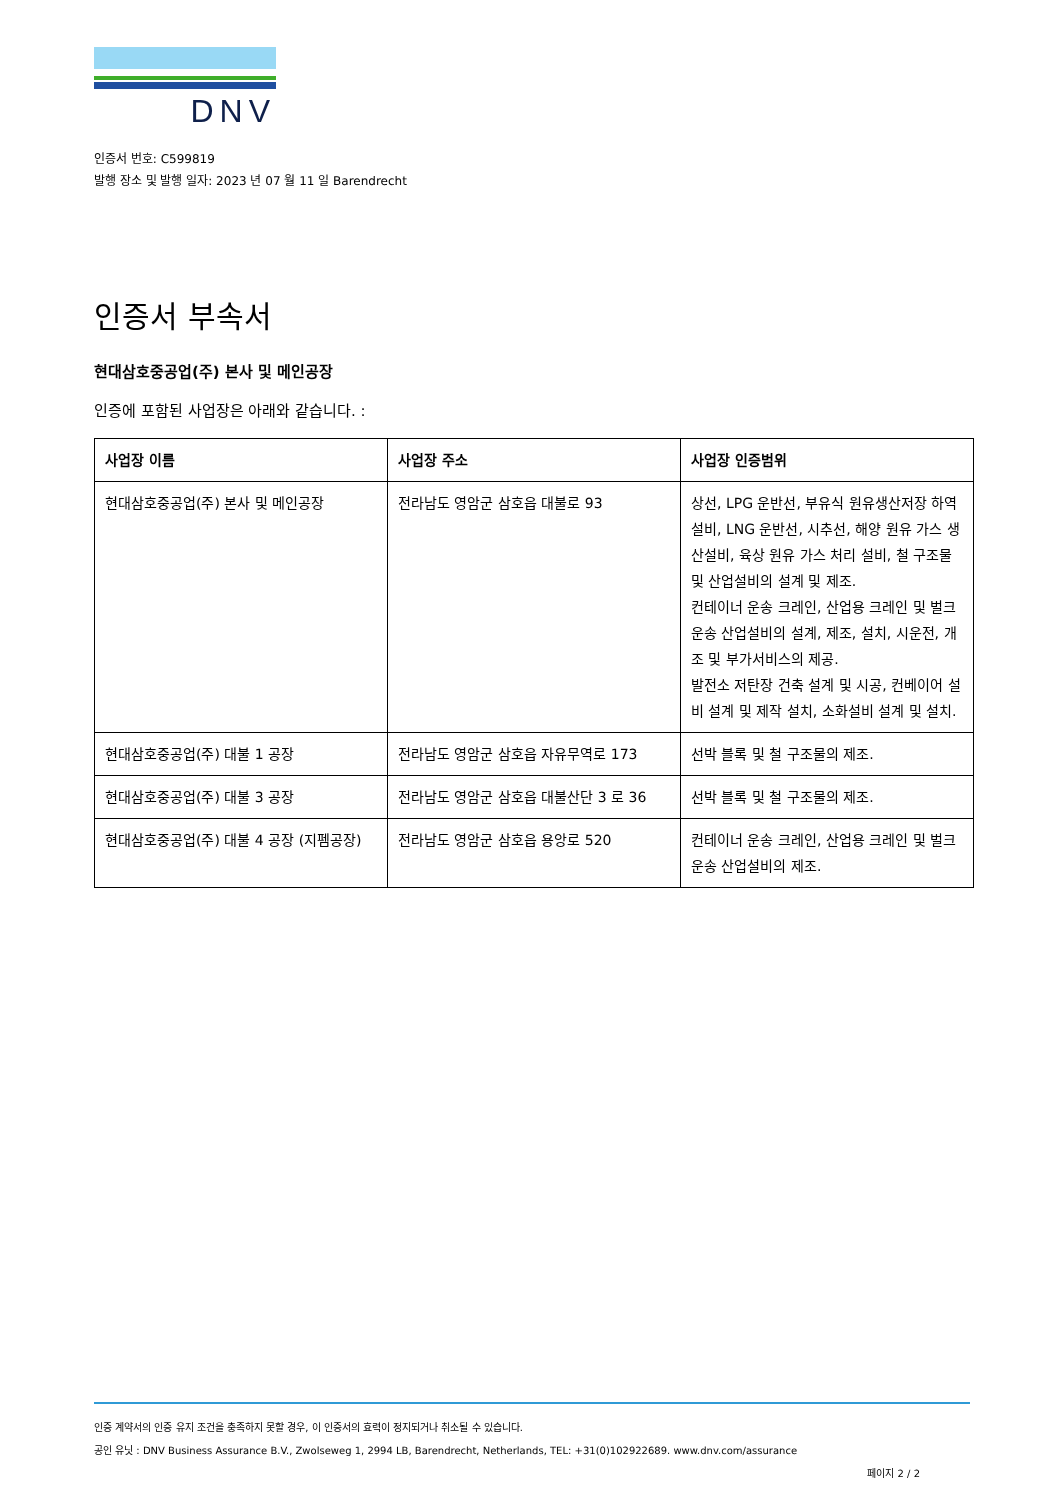DNV
인증서 번호: C599819
발행 장소 및 발행 일자: 2023 년 07 월 11 일 Barendrecht
인증서 부속서
현대삼호중공업(주) 본사 및 메인공장
인증에 포함된 사업장은 아래와 같습니다. :
| 사업장 이름 | 사업장 주소 | 사업장 인증범위 |
| --- | --- | --- |
| 현대삼호중공업(주) 본사 및 메인공장 | 전라남도 영암군 삼호읍 대불로 93 | 상선, LPG 운반선, 부유식 원유생산저장 하역설비, LNG 운반선, 시추선, 해양 원유 가스 생산설비, 육상 원유 가스 처리 설비, 철 구조물 및 산업설비의 설계 및 제조. 컨테이너 운송 크레인, 산업용 크레인 및 벌크 운송 산업설비의 설계, 제조, 설치, 시운전, 개조 및 부가서비스의 제공. 발전소 저탄장 건축 설계 및 시공, 컨베이어 설비 설계 및 제작 설치, 소화설비 설계 및 설치. |
| 현대삼호중공업(주) 대불 1 공장 | 전라남도 영암군 삼호읍 자유무역로 173 | 선박 블록 및 철 구조물의 제조. |
| 현대삼호중공업(주) 대불 3 공장 | 전라남도 영암군 삼호읍 대불산단 3 로 36 | 선박 블록 및 철 구조물의 제조. |
| 현대삼호중공업(주) 대불 4 공장 (지펨공장) | 전라남도 영암군 삼호읍 용앙로 520 | 컨테이너 운송 크레인, 산업용 크레인 및 벌크 운송 산업설비의 제조. |
인증 계약서의 인증 유지 조건을 충족하지 못할 경우, 이 인증서의 효력이 정지되거나 취소될 수 있습니다.
공인 유닛 : DNV Business Assurance B.V., Zwolseweg 1, 2994 LB, Barendrecht, Netherlands, TEL: +31(0)102922689. www.dnv.com/assurance
페이지 2 / 2